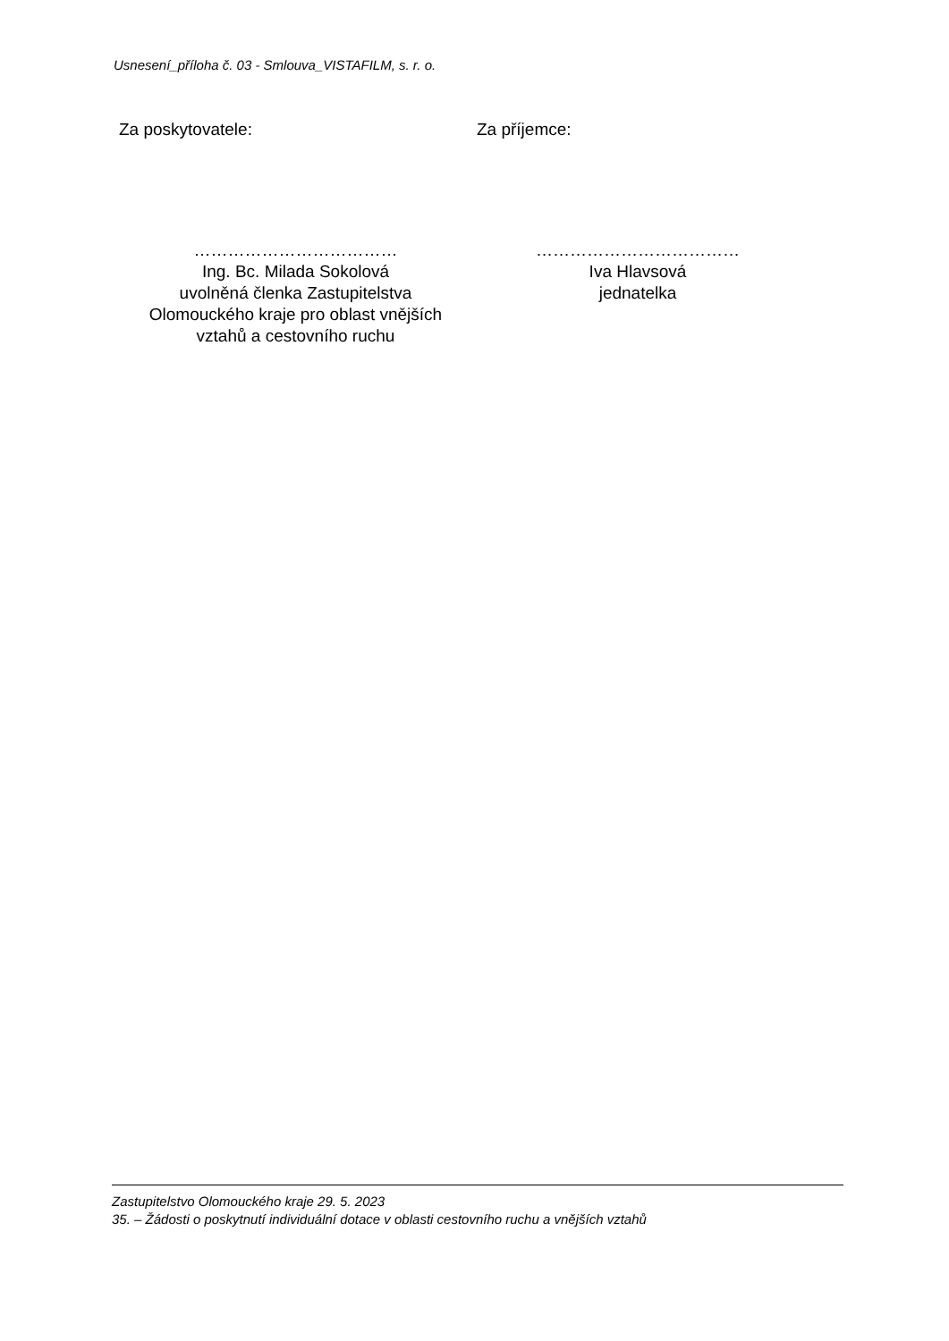Usnesení_příloha č. 03 - Smlouva_VISTAFILM, s. r. o.
Za poskytovatele: Za příjemce:
………………………………
Ing. Bc. Milada Sokolová
uvolněná členka Zastupitelstva
Olomouckého kraje pro oblast vnějších
vztahů a cestovního ruchu
………………………………
Iva Hlavsová
jednatelka
Zastupitelstvo Olomouckého kraje 29. 5. 2023
35. – Žádosti o poskytnutí individuální dotace v oblasti cestovního ruchu a vnějších vztahů